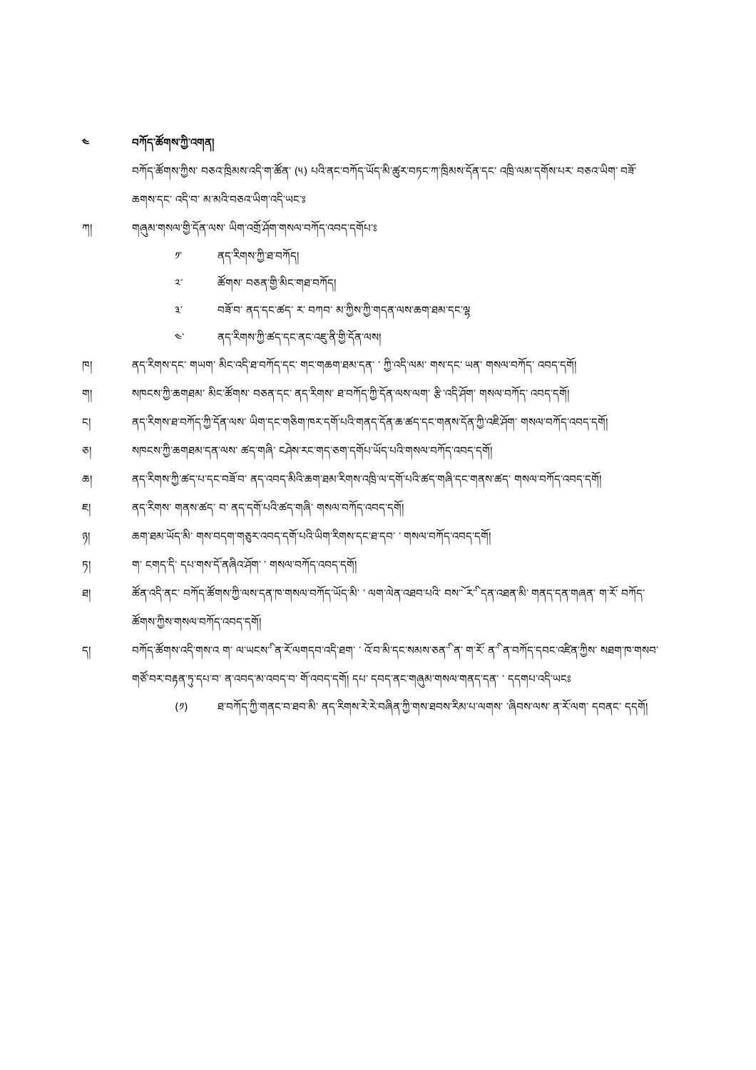༤ བཀོད་ཚོགས་ཀྱི་འགན།
བཀོད་ཚོགས་ཀྱིས་ བཅའ་ཁྲིམས་འདི་ག་ཚོན་ (༥) པའི་ནང་བཀོད་ཡོད་མི་ཚུར་བཏང་ཀ་ཁྲིམས་དོན་དང་ འཁྲི་ལམ་དགོས་པར་ བཅའ་ཡིག་ བཟོ་ཆགས་དང་ འདི་བ་ མ་མའི་བཅའ་ཡིག་འདི་ཡང་ཿ
ཀ། གཞུམ་གསལ་གྱི་དོན་ལས་ ཡིག་འགྲོ་ཤོག་གསལ་བཀོད་འབད་དགོཔ་ཿ
༡་ ནད་རིགས་ཀྱི་ཐ་བཀོད།
༢་ ཚོགས་ བཅན་གྱི་མིང་གཐ་བཀོད།
༣་ བཟོ་བ་ ནད་དང་ཚད་ ར་ བཀབ་ མ་ཀྱིས་ཀྱི་གདན་ལས་ཆག་ཐམ་དང་ལྷ
༤་ ནད་རིགས་ཀྱི་ཚད་དང་ནང་འཇུ་ནི་གྱི་དོན་ལས།
ཁ། ནད་རིགས་དང་ གཡག་ མིང་འདི་ཐ་བཀོད་དང་ གང་གཆག་ཐམ་དན་ ་ ཀྱི་འདི་ལམ་ གས་དང་ ཡན་ གསལ་བཀོད་ འབད་དགོ།
ག། སཁངས་ཀྱི་ཆགཐམ་ མིང་ཚོགས་ བཅན་དང་ ནད་རིགས་ ཐ་བཀོད་ཀྱི་དོན་ལས་ལག་ རྩི་འདི་ཤོག་ གསལ་བཀོད་ འབད་དགོ།
ང། ནད་རིགས་ཐ་བཀོད་ཀྱི་དོན་ལས་ ཡིག་དང་གཅིག་ཁར་དགོ་པའི་གནད་དོན་ཆ་ཚད་དང་གནས་དོན་ཀྱི་འཇི་ཤོག་ གསལ་བཀོད་འབད་དགོ།
ཅ། སཁངས་ཀྱི་ཆགཐམ་དན་ལས་ ཚད་གཞི་ ངཤེས་རང་གད་ཅག་དགོཔ་ཡོད་པའི་གསལ་བཀོད་འབད་དགོ།
ཆ། ནད་རིགས་ཀྱི་ཚད་པ་དང་བཟོ་བ་ ནད་འབད་མིའི་ཆག་ཐམ་རིགས་འཁྲི་ལ་དགོ་པའི་ཚད་གཞི་དང་གནས་ཚད་ གསལ་བཀོད་འབད་དགོ།
ཇ། ནད་རིགས་ གནས་ཚད་ བ་ ནད་དགོ་པའི་ཚད་གཞི་ གསལ་བཀོད་འབད་དགོ།
ཉ། ཆག་ཐམ་ཡོད་མི་ གས་བདག་གཅུར་འབད་དགོ་པའི་ཡིག་རིགས་དང་ཐ་དབ་ ་ གསལ་བཀོད་འབད་དགོ།
ཏ། ག་ ངགད་ིད་ དཔ་གས་ོད་ནཞིའ་ཤོག་ ་ གསལ་བཀོད་འབད་དགོ།
ཐ། ཚོན་འདི་ནང་ བཀོད་ཚོགས་ཀྱི་ལས་དན་ཁ་གསལ་བཀོད་ཡོད་མི་ ་ ལག་ལེན་འཐབ་པའི་ བས་ོ་ ར་ི་ དན་འཐན་མི་ གནད་དན་གཞན་ ག་ོར་ བཀོད་ཚོགས་ཀྱིས་གསལ་བཀོད་འབད་དགོ།
ད། བཀོད་ཚོགས་འདི་གས་འ ག་ ལ་ཡངས་ི་ ན་ོར་ལགདབ་འདི་ཐག་ ་ འོ་བ་མི་དང་སམས་ཅན་ི་ ན་ ག་ོར་ ན་ི་ ན་བཀོད་དབང་འཛིན་ཀྱིས་ སཐག་ཁ་གསབ་གཙོ་བར་བརྟན་ཏུ་དཔ་བ་ ན་འབད་མ་འབད་བ་ ོག་འབད་དགོ། དཔ་ དབད་ནང་གཞུམ་གསལ་གནད་དན་ ་ དདགཔ་འདི་ཡངཿ
(༡) ཐ་བཀོད་ཀྱི་གནང་བ་ཐབ་མི་ ནད་རིགས་རེ་རེ་བཞིན་ཀྱི་གས་ཐབས་རིམ་པ་ལགས་ ་ཞིབས་ལས་ ན་ོར་ལག་ དབནང་ དདགོ།